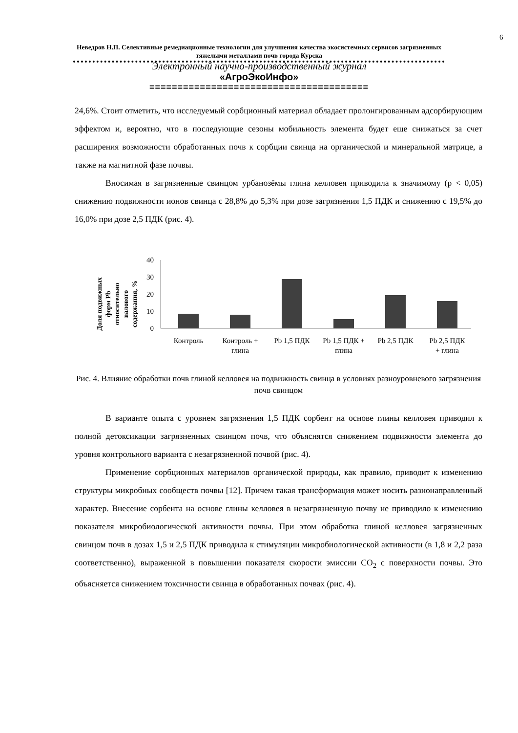6
Неведров Н.П. Селективные ремедиационные технологии для улучшения качества экосистемных сервисов загрязненных тяжелыми металлами почв города Курска
Электронный научно-производственный журнал
«АгроЭкоИнфо»
=======================================
24,6%. Стоит отметить, что исследуемый сорбционный материал обладает пролонгированным адсорбирующим эффектом и, вероятно, что в последующие сезоны мобильность элемента будет еще снижаться за счет расширения возможности обработанных почв к сорбции свинца на органической и минеральной матрице, а также на магнитной фазе почвы.
Вносимая в загрязненные свинцом урбанозёмы глина келловея приводила к значимому (p < 0,05) снижению подвижности ионов свинца с 28,8% до 5,3% при дозе загрязнения 1,5 ПДК и снижению с 19,5% до 16,0% при дозе 2,5 ПДК (рис. 4).
Доля подвижных
форм Pb
относительно
валового
содержания, %
40
30
20
10
0
Контроль
Контроль +
глина
Pb 1,5 ПДК
Pb 1,5 ПДК +
глина
Pb 2,5 ПДК
Pb 2,5 ПДК
+ глина
Рис. 4. Влияние обработки почв глиной келловея на подвижность свинца в условиях разноуровневого загрязнения почв свинцом
В варианте опыта с уровнем загрязнения 1,5 ПДК сорбент на основе глины келловея приводил к полной детоксикации загрязненных свинцом почв, что объяснятся снижением подвижности элемента до уровня контрольного варианта с незагрязненной почвой (рис. 4).
Применение сорбционных материалов органической природы, как правило, приводит к изменению структуры микробных сообществ почвы [12]. Причем такая трансформация может носить разнонаправленный характер. Внесение сорбента на основе глины келловея в незагрязненную почву не приводило к изменению показателя микробиологической активности почвы. При этом обработка глиной келловея загрязненных свинцом почв в дозах 1,5 и 2,5 ПДК приводила к стимуляции микробиологической активности (в 1,8 и 2,2 раза соответственно), выраженной в повышении показателя скорости эмиссии CO<sub>2</sub> с поверхности почвы. Это объясняется снижением токсичности свинца в обработанных почвах (рис. 4).